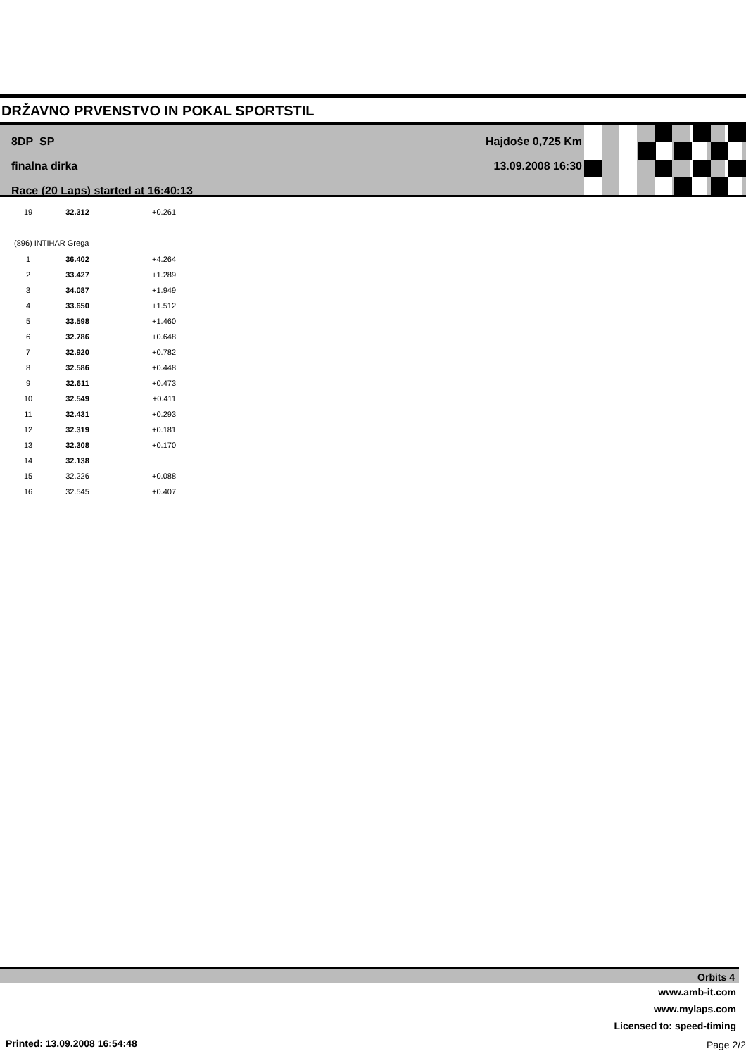DRŽAVNO PRVENSTVO IN POKAL SPORTSTIL
8DP_SP
finalna dirka
Race (20 Laps) started at 16:40:13
Hajdoše 0,725 Km
13.09.2008 16:30
| 19 | 32.312 | +0.261 |
| (896) INTIHAR Grega | | |
| 1 | 36.402 | +4.264 |
| 2 | 33.427 | +1.289 |
| 3 | 34.087 | +1.949 |
| 4 | 33.650 | +1.512 |
| 5 | 33.598 | +1.460 |
| 6 | 32.786 | +0.648 |
| 7 | 32.920 | +0.782 |
| 8 | 32.586 | +0.448 |
| 9 | 32.611 | +0.473 |
| 10 | 32.549 | +0.411 |
| 11 | 32.431 | +0.293 |
| 12 | 32.319 | +0.181 |
| 13 | 32.308 | +0.170 |
| 14 | 32.138 | |
| 15 | 32.226 | +0.088 |
| 16 | 32.545 | +0.407 |
Orbits 4
www.amb-it.com
www.mylaps.com
Licensed to: speed-timing
Printed: 13.09.2008 16:54:48 Page 2/2